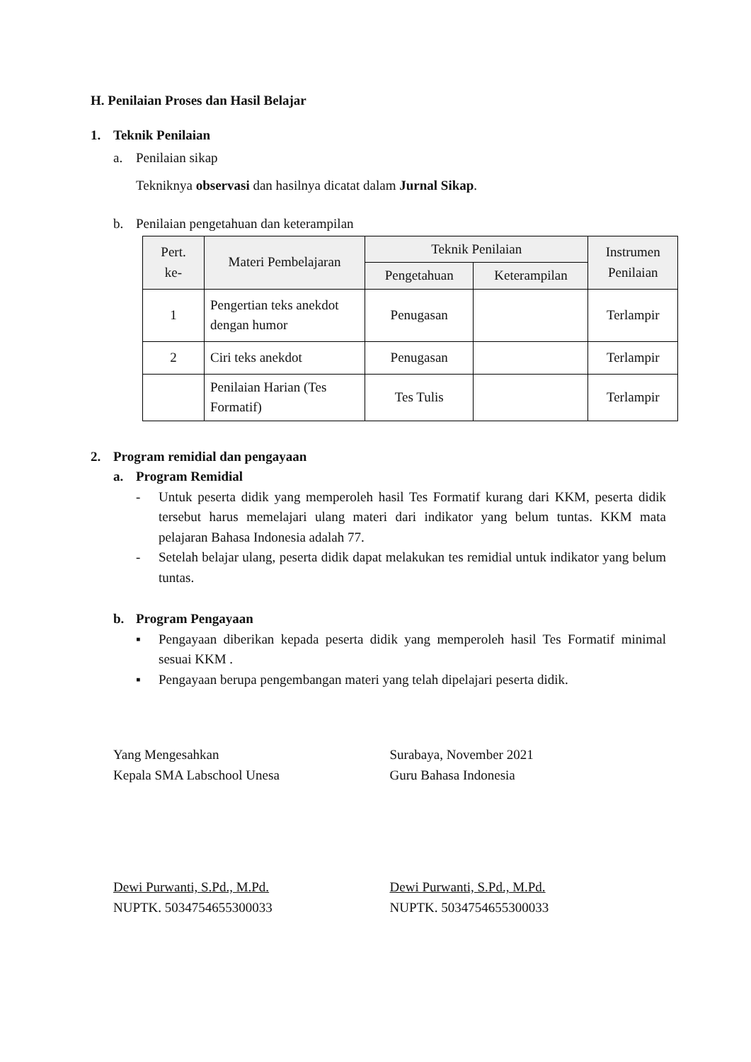H. Penilaian Proses dan Hasil Belajar
1. Teknik Penilaian
a. Penilaian sikap
Tekniknya observasi dan hasilnya dicatat dalam Jurnal Sikap.
b. Penilaian pengetahuan dan keterampilan
| Pert. ke- | Materi Pembelajaran | Teknik Penilaian | | Instrumen Penilaian |
| --- | --- | --- | --- | --- |
| | | Pengetahuan | Keterampilan | |
| 1 | Pengertian teks anekdot dengan humor | Penugasan | | Terlampir |
| 2 | Ciri teks anekdot | Penugasan | | Terlampir |
| | Penilaian Harian (Tes Formatif) | Tes Tulis | | Terlampir |
2. Program remidial dan pengayaan
a. Program Remidial
- Untuk peserta didik yang memperoleh hasil Tes Formatif kurang dari KKM, peserta didik tersebut harus memelajari ulang materi dari indikator yang belum tuntas. KKM mata pelajaran Bahasa Indonesia adalah 77.
- Setelah belajar ulang, peserta didik dapat melakukan tes remidial untuk indikator yang belum tuntas.
b. Program Pengayaan
▪ Pengayaan diberikan kepada peserta didik yang memperoleh hasil Tes Formatif minimal sesuai KKM .
▪ Pengayaan berupa pengembangan materi yang telah dipelajari peserta didik.
Yang Mengesahkan
Kepala SMA Labschool Unesa
Surabaya, November 2021
Guru Bahasa Indonesia
Dewi Purwanti, S.Pd., M.Pd.
NUPTK. 5034754655300033
Dewi Purwanti, S.Pd., M.Pd.
NUPTK. 5034754655300033